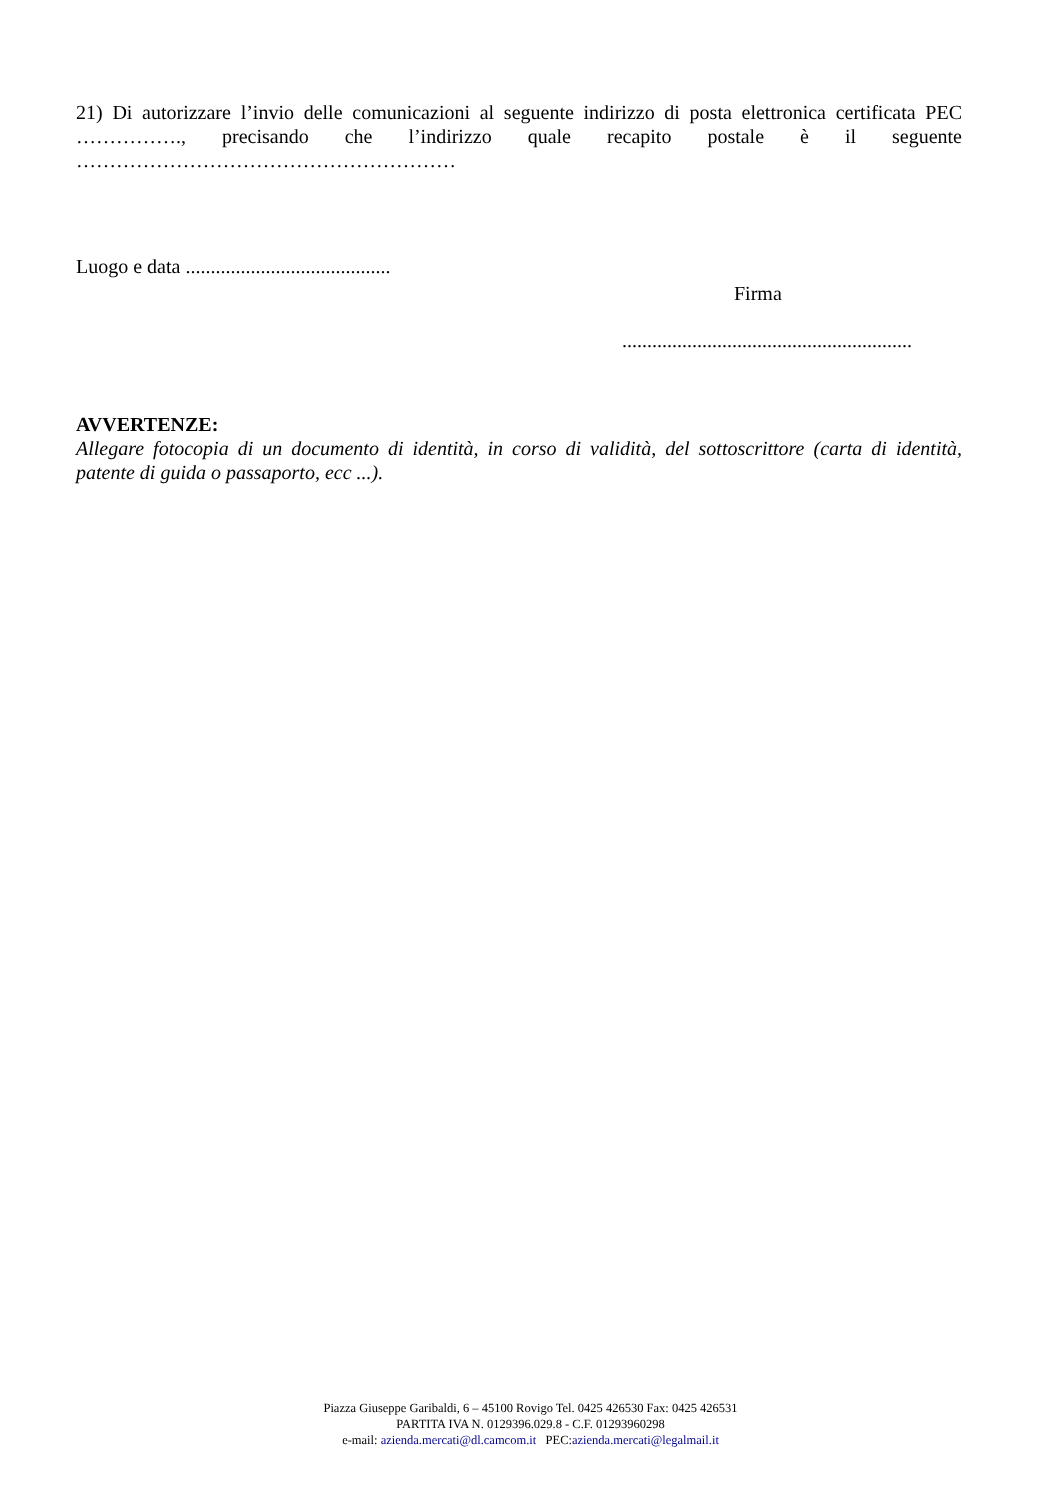21) Di autorizzare l’invio delle comunicazioni al seguente indirizzo di posta elettronica certificata PEC ……………., precisando che l’indirizzo quale recapito postale è il seguente
…………………………………………………
Luogo e data .........................................
Firma
..........................................................
AVVERTENZE:
Allegare fotocopia di un documento di identità, in corso di validità, del sottoscrittore (carta di identità, patente di guida o passaporto, ecc ...).
Piazza Giuseppe Garibaldi, 6 – 45100 Rovigo Tel. 0425 426530 Fax: 0425 426531
PARTITA IVA N. 0129396.029.8 - C.F. 01293960298
e-mail: azienda.mercati@dl.camcom.it PEC:azienda.mercati@legalmail.it